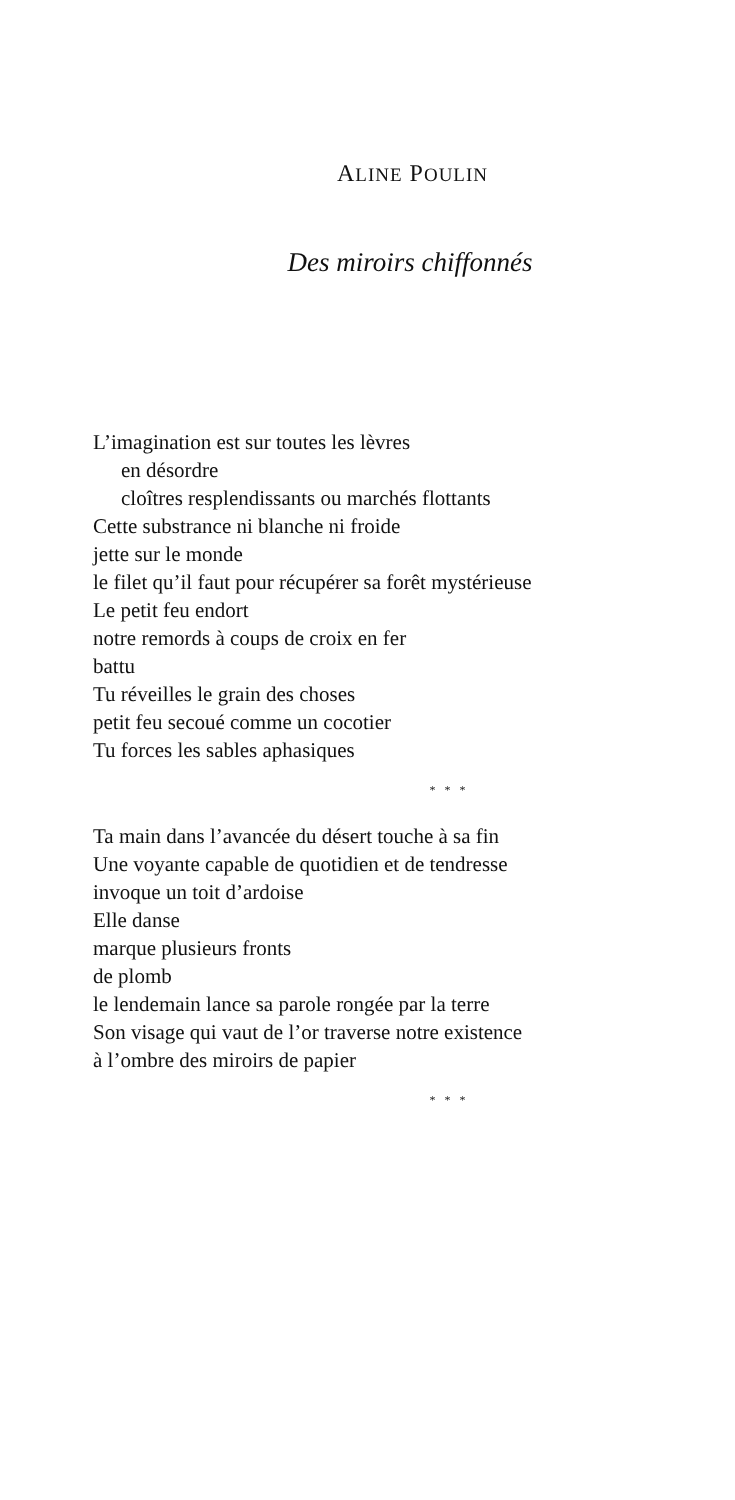ALINE POULIN
Des miroirs chiffonnés
L’imagination est sur toutes les lèvres
en désordre
cloîtres resplendissants ou marchés flottants
Cette substrance ni blanche ni froide
jette sur le monde
le filet qu’il faut pour récupérer sa forêt mystérieuse
Le petit feu endort
notre remords à coups de croix en fer
battu
Tu réveilles le grain des choses
petit feu secoué comme un cocotier
Tu forces les sables aphasiques
* * *
Ta main dans l’avancée du désert touche à sa fin
Une voyante capable de quotidien et de tendresse
invoque un toit d’ardoise
Elle danse
marque plusieurs fronts
de plomb
le lendemain lance sa parole rongée par la terre
Son visage qui vaut de l’or traverse notre existence
à l’ombre des miroirs de papier
* * *